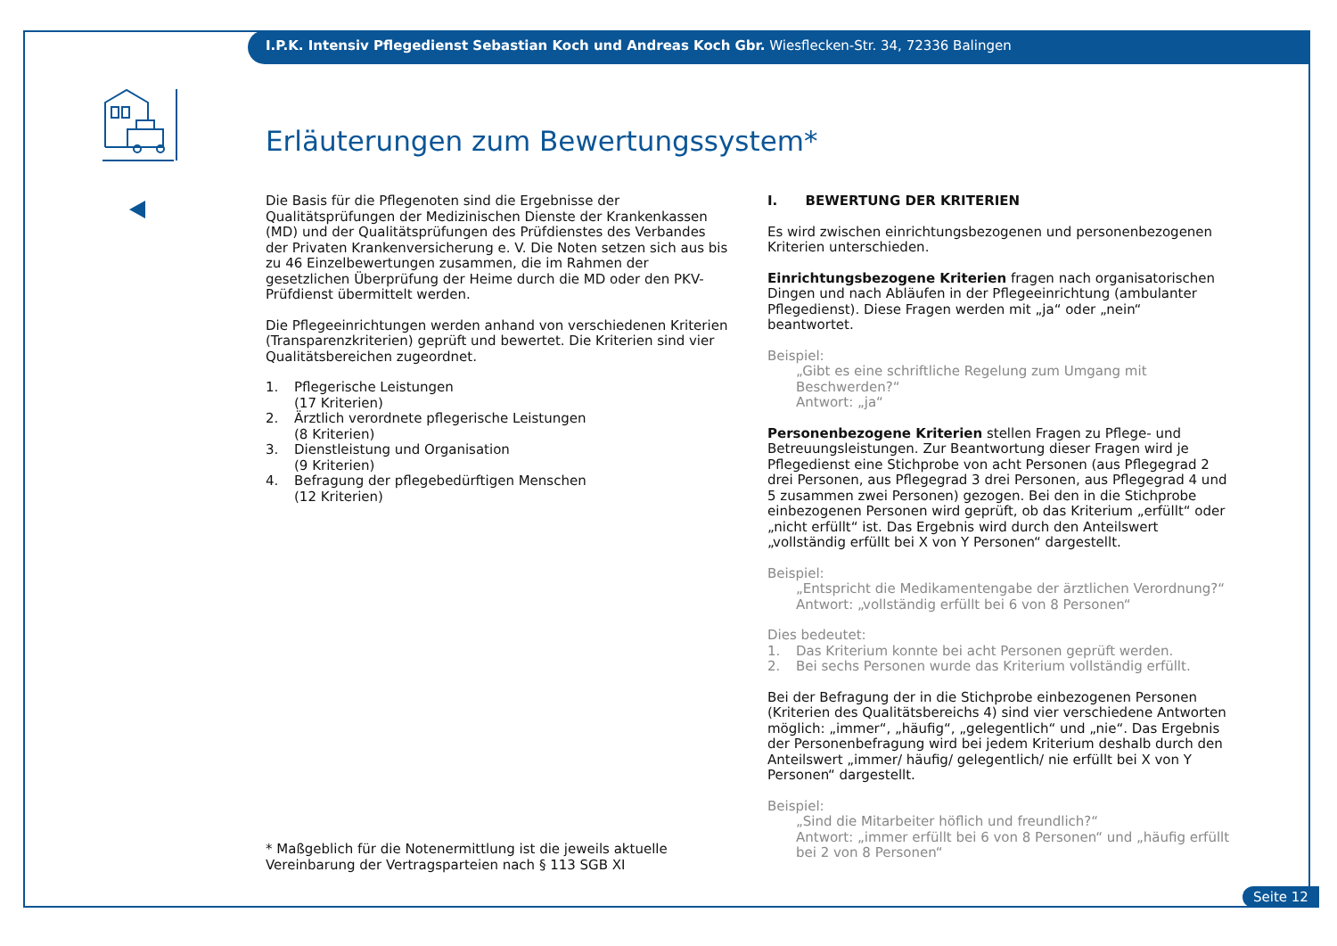I.P.K. Intensiv Pflegedienst Sebastian Koch und Andreas Koch Gbr. Wiesflecken-Str. 34, 72336 Balingen
Erläuterungen zum Bewertungssystem*
Die Basis für die Pflegenoten sind die Ergebnisse der Qualitätsprüfungen der Medizinischen Dienste der Krankenkassen (MD) und der Qualitätsprüfungen des Prüfdienstes des Verbandes der Privaten Krankenversicherung e. V. Die Noten setzen sich aus bis zu 46 Einzelbewertungen zusammen, die im Rahmen der gesetzlichen Überprüfung der Heime durch die MD oder den PKV-Prüfdienst übermittelt werden.
Die Pflegeeinrichtungen werden anhand von verschiedenen Kriterien (Transparenzkriterien) geprüft und bewertet. Die Kriterien sind vier Qualitätsbereichen zugeordnet.
1. Pflegerische Leistungen
(17 Kriterien)
2. Ärztlich verordnete pflegerische Leistungen
(8 Kriterien)
3. Dienstleistung und Organisation
(9 Kriterien)
4. Befragung der pflegebedürftigen Menschen
(12 Kriterien)
I. BEWERTUNG DER KRITERIEN
Es wird zwischen einrichtungsbezogenen und personenbezogenen Kriterien unterschieden.
Einrichtungsbezogene Kriterien fragen nach organisatorischen Dingen und nach Abläufen in der Pflegeeinrichtung (ambulanter Pflegedienst). Diese Fragen werden mit „ja“ oder „nein“ beantwortet.
Beispiel:
„Gibt es eine schriftliche Regelung zum Umgang mit Beschwerden?“
Antwort: „ja“
Personenbezogene Kriterien stellen Fragen zu Pflege- und Betreuungsleistungen. Zur Beantwortung dieser Fragen wird je Pflegedienst eine Stichprobe von acht Personen (aus Pflegegrad 2 drei Personen, aus Pflegegrad 3 drei Personen, aus Pflegegrad 4 und 5 zusammen zwei Personen) gezogen. Bei den in die Stichprobe einbezogenen Personen wird geprüft, ob das Kriterium „erfüllt“ oder „nicht erfüllt“ ist. Das Ergebnis wird durch den Anteilswert „vollständig erfüllt bei X von Y Personen“ dargestellt.
Beispiel:
„Entspricht die Medikamentengabe der ärztlichen Verordnung?“
Antwort: „vollständig erfüllt bei 6 von 8 Personen“
Dies bedeutet:
1. Das Kriterium konnte bei acht Personen geprüft werden.
2. Bei sechs Personen wurde das Kriterium vollständig erfüllt.
Bei der Befragung der in die Stichprobe einbezogenen Personen (Kriterien des Qualitätsbereichs 4) sind vier verschiedene Antworten möglich: „immer“, „häufig“, „gelegentlich“ und „nie“. Das Ergebnis der Personenbefragung wird bei jedem Kriterium deshalb durch den Anteilswert „immer/ häufig/ gelegentlich/ nie erfüllt bei X von Y Personen“ dargestellt.
Beispiel:
„Sind die Mitarbeiter höflich und freundlich?“
Antwort: „immer erfüllt bei 6 von 8 Personen“ und „häufig erfüllt bei 2 von 8 Personen“
* Maßgeblich für die Notenermittlung ist die jeweils aktuelle Vereinbarung der Vertragsparteien nach § 113 SGB XI
Seite 12